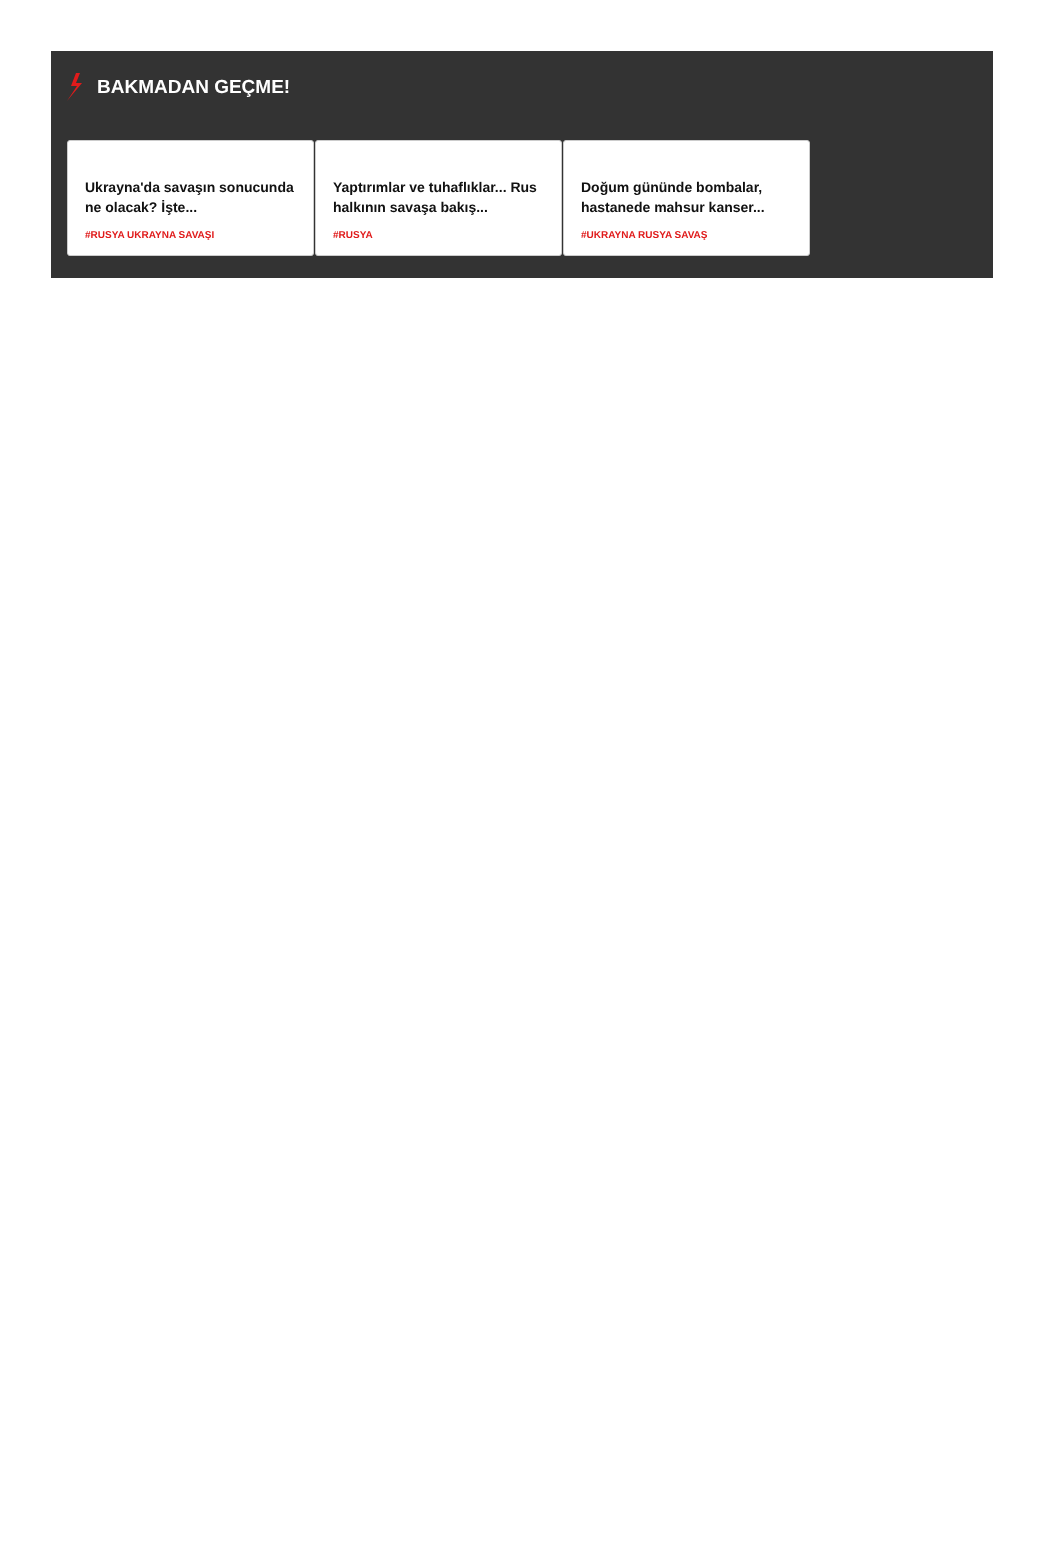BAKMADAN GEÇME!
Ukrayna'da savaşın sonucunda ne olacak? İşte...
#RUSYA UKRAYNA SAVAŞI
Yaptırımlar ve tuhaflıklar... Rus halkının savaşa bakış...
#RUSYA
Doğum gününde bombalar, hastanede mahsur kanser...
#UKRAYNA RUSYA SAVAŞ